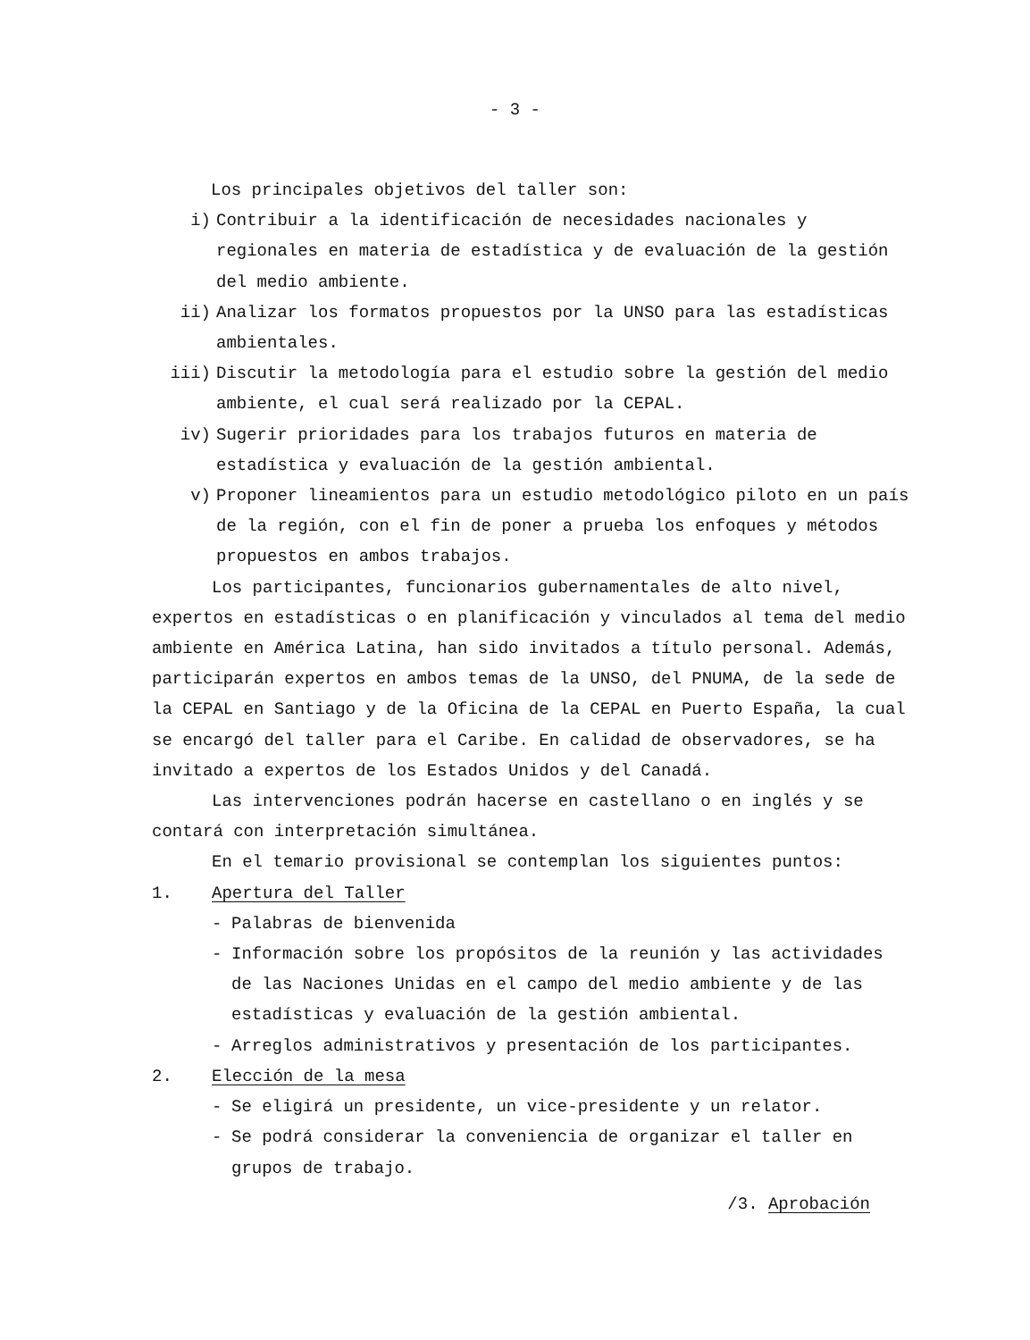- 3 -
Los principales objetivos del taller son:
i) Contribuir a la identificación de necesidades nacionales y regionales en materia de estadística y de evaluación de la gestión del medio ambiente.
ii) Analizar los formatos propuestos por la UNSO para las estadísticas ambientales.
iii) Discutir la metodología para el estudio sobre la gestión del medio ambiente, el cual será realizado por la CEPAL.
iv) Sugerir prioridades para los trabajos futuros en materia de estadística y evaluación de la gestión ambiental.
v) Proponer lineamientos para un estudio metodológico piloto en un país de la región, con el fin de poner a prueba los enfoques y métodos propuestos en ambos trabajos.
Los participantes, funcionarios gubernamentales de alto nivel, expertos en estadísticas o en planificación y vinculados al tema del medio ambiente en América Latina, han sido invitados a título personal. Además, participarán expertos en ambos temas de la UNSO, del PNUMA, de la sede de la CEPAL en Santiago y de la Oficina de la CEPAL en Puerto España, la cual se encargó del taller para el Caribe. En calidad de observadores, se ha invitado a expertos de los Estados Unidos y del Canadá.
Las intervenciones podrán hacerse en castellano o en inglés y se contará con interpretación simultánea.
En el temario provisional se contemplan los siguientes puntos:
1. Apertura del Taller
- Palabras de bienvenida
- Información sobre los propósitos de la reunión y las actividades de las Naciones Unidas en el campo del medio ambiente y de las estadísticas y evaluación de la gestión ambiental.
- Arreglos administrativos y presentación de los participantes.
2. Elección de la mesa
- Se eligirá un presidente, un vice-presidente y un relator.
- Se podrá considerar la conveniencia de organizar el taller en grupos de trabajo.
/3. Aprobación